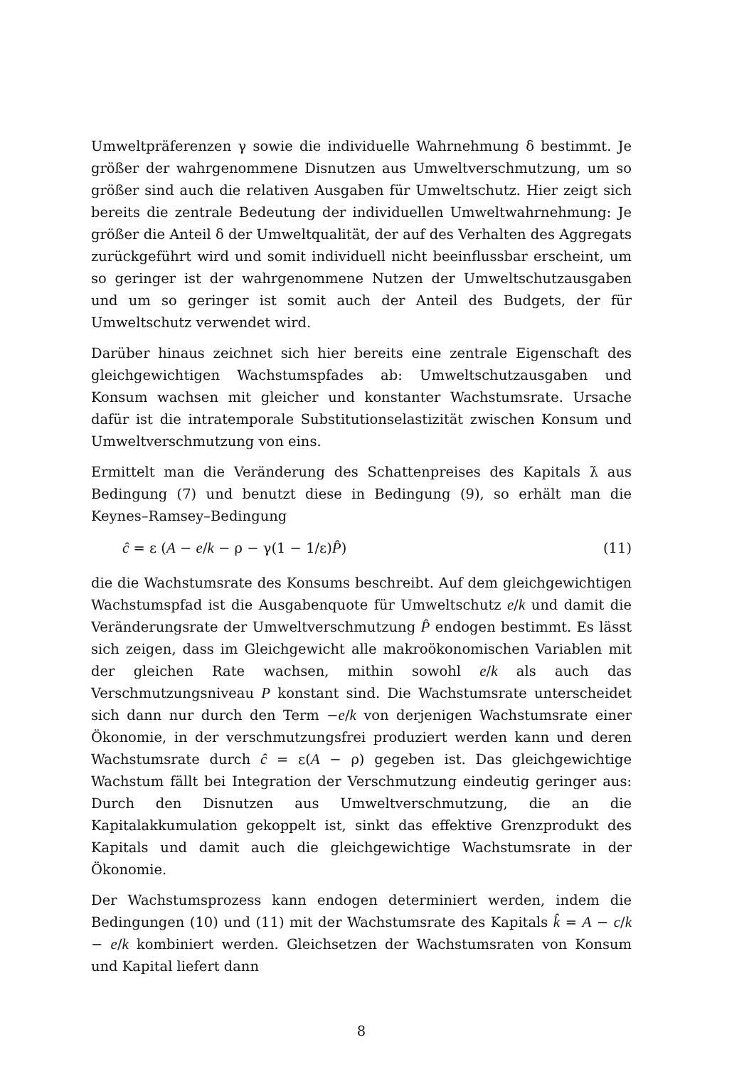Umweltpräferenzen γ sowie die individuelle Wahrnehmung δ bestimmt. Je größer der wahrgenommene Disnutzen aus Umweltverschmutzung, um so größer sind auch die relativen Ausgaben für Umweltschutz. Hier zeigt sich bereits die zentrale Bedeutung der individuellen Umweltwahrnehmung: Je größer die Anteil δ der Umweltqualität, der auf des Verhalten des Aggregats zurückgeführt wird und somit individuell nicht beeinflussbar erscheint, um so geringer ist der wahrgenommene Nutzen der Umweltschutzausgaben und um so geringer ist somit auch der Anteil des Budgets, der für Umweltschutz verwendet wird.
Darüber hinaus zeichnet sich hier bereits eine zentrale Eigenschaft des gleichgewichtigen Wachstumspfades ab: Umweltschutzausgaben und Konsum wachsen mit gleicher und konstanter Wachstumsrate. Ursache dafür ist die intratemporale Substitutionselastizität zwischen Konsum und Umweltverschmutzung von eins.
Ermittelt man die Veränderung des Schattenpreises des Kapitals λ̇ aus Bedingung (7) und benutzt diese in Bedingung (9), so erhält man die Keynes–Ramsey–Bedingung
ĉ = ε (A − e/k − ρ − γ(1 − 1/ε)P̂) (11)
die die Wachstumsrate des Konsums beschreibt. Auf dem gleichgewichtigen Wachstumspfad ist die Ausgabenquote für Umweltschutz e/k und damit die Veränderungsrate der Umweltverschmutzung P̂ endogen bestimmt. Es lässt sich zeigen, dass im Gleichgewicht alle makroökonomischen Variablen mit der gleichen Rate wachsen, mithin sowohl e/k als auch das Verschmutzungsniveau P konstant sind. Die Wachstumsrate unterscheidet sich dann nur durch den Term −e/k von derjenigen Wachstumsrate einer Ökonomie, in der verschmutzungsfrei produziert werden kann und deren Wachstumsrate durch ĉ = ε(A − ρ) gegeben ist. Das gleichgewichtige Wachstum fällt bei Integration der Verschmutzung eindeutig geringer aus: Durch den Disnutzen aus Umweltverschmutzung, die an die Kapitalakkumulation gekoppelt ist, sinkt das effektive Grenzprodukt des Kapitals und damit auch die gleichgewichtige Wachstumsrate in der Ökonomie.
Der Wachstumsprozess kann endogen determiniert werden, indem die Bedingungen (10) und (11) mit der Wachstumsrate des Kapitals k̂ = A − c/k − e/k kombiniert werden. Gleichsetzen der Wachstumsraten von Konsum und Kapital liefert dann
8